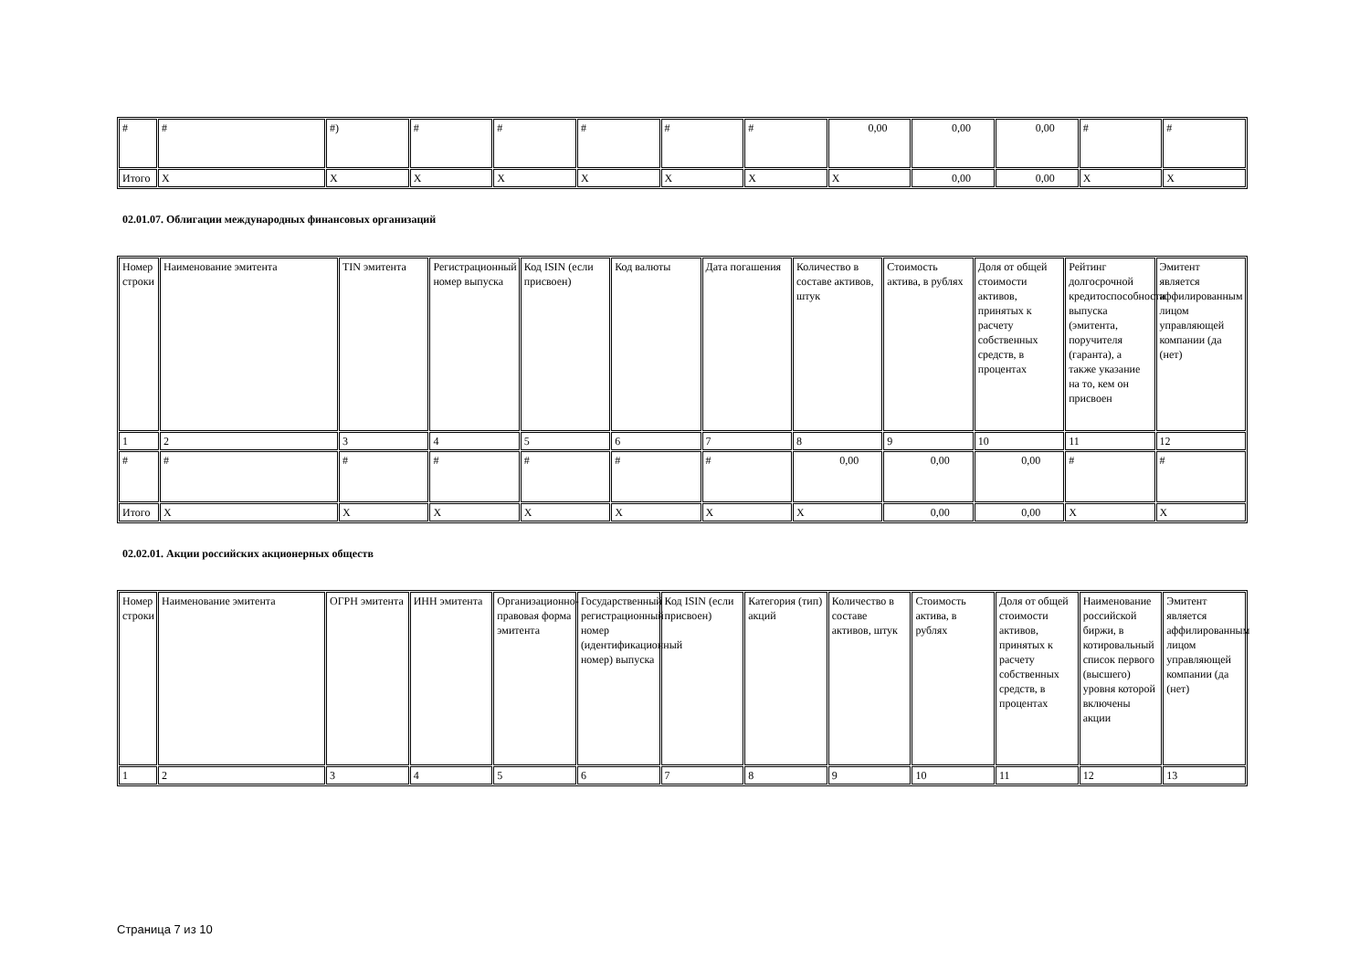| # | # | #) | # | # | # | # | # | 0,00 | 0,00 | 0,00 | # | # |
| Итого | X | X | X | X | X | X | X | X | 0,00 | 0,00 | X | X |
02.01.07. Облигации международных финансовых организаций
| Номер строки | Наименование эмитента | TIN эмитента | Регистрационный номер выпуска | Код ISIN (если присвоен) | Код валюты | Дата погашения | Количество в составе активов, штук | Стоимость актива, в рублях | Доля от общей стоимости активов, принятых к расчету собственных средств, в процентах | Рейтинг долгосрочной кредитоспособности выпуска (эмитента, поручителя (гаранта), а также указание на то, кем он присвоен | Эмитент является аффилированным лицом управляющей компании (да (нет) |
| 1 | 2 | 3 | 4 | 5 | 6 | 7 | 8 | 9 | 10 | 11 | 12 |
| # | # | # | # | # | # | # | 0,00 | 0,00 | 0,00 | # | # |
| Итого | X | X | X | X | X | X | X | 0,00 | 0,00 | X | X |
02.02.01. Акции российских акционерных обществ
| Номер строки | Наименование эмитента | ОГРН эмитента | ИНН эмитента | Организационно-правовая форма эмитента | Государственный регистрационный номер (идентификационный номер) выпуска | Код ISIN (если присвоен) | Категория (тип) акций | Количество в составе активов, штук | Стоимость актива, в рублях | Доля от общей стоимости активов, принятых к расчету собственных средств, в процентах | Наименование российской биржи, в котировальный список первого (высшего) уровня которой включены акции | Эмитент является аффилированным лицом управляющей компании (да (нет) |
| 1 | 2 | 3 | 4 | 5 | 6 | 7 | 8 | 9 | 10 | 11 | 12 | 13 |
Страница 7 из 10